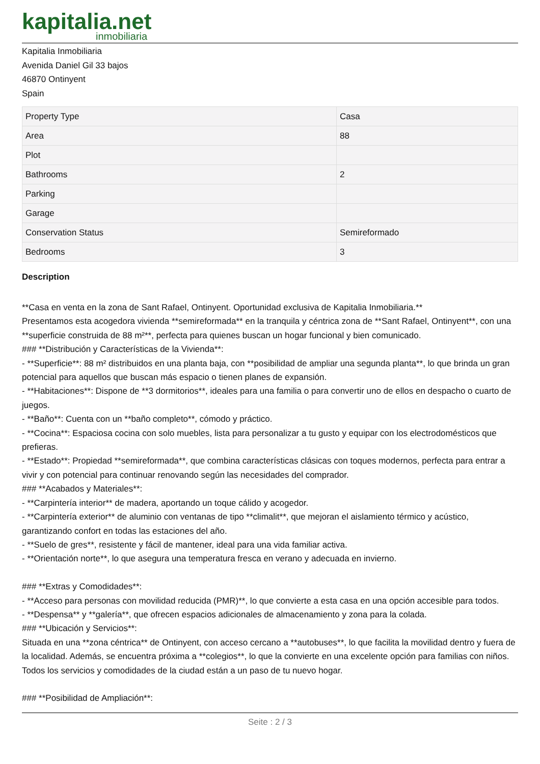kapitalia.net
inmobiliaria
Kapitalia Inmobiliaria
Avenida Daniel Gil 33 bajos
46870 Ontinyent
Spain
| Property Type | Casa |
| Area | 88 |
| Plot | |
| Bathrooms | 2 |
| Parking | |
| Garage | |
| Conservation Status | Semireformado |
| Bedrooms | 3 |
Description
**Casa en venta en la zona de Sant Rafael, Ontinyent. Oportunidad exclusiva de Kapitalia Inmobiliaria.**
Presentamos esta acogedora vivienda **semireformada** en la tranquila y céntrica zona de **Sant Rafael, Ontinyent**, con una **superficie construida de 88 m²**, perfecta para quienes buscan un hogar funcional y bien comunicado.
### **Distribución y Características de la Vivienda**:
- **Superficie**: 88 m² distribuidos en una planta baja, con **posibilidad de ampliar una segunda planta**, lo que brinda un gran potencial para aquellos que buscan más espacio o tienen planes de expansión.
- **Habitaciones**: Dispone de **3 dormitorios**, ideales para una familia o para convertir uno de ellos en despacho o cuarto de juegos.
- **Baño**: Cuenta con un **baño completo**, cómodo y práctico.
- **Cocina**: Espaciosa cocina con solo muebles, lista para personalizar a tu gusto y equipar con los electrodomésticos que prefieras.
- **Estado**: Propiedad **semireformada**, que combina características clásicas con toques modernos, perfecta para entrar a vivir y con potencial para continuar renovando según las necesidades del comprador.
### **Acabados y Materiales**:
- **Carpintería interior** de madera, aportando un toque cálido y acogedor.
- **Carpintería exterior** de aluminio con ventanas de tipo **climalit**, que mejoran el aislamiento térmico y acústico, garantizando confort en todas las estaciones del año.
- **Suelo de gres**, resistente y fácil de mantener, ideal para una vida familiar activa.
- **Orientación norte**, lo que asegura una temperatura fresca en verano y adecuada en invierno.
### **Extras y Comodidades**:
- **Acceso para personas con movilidad reducida (PMR)**, lo que convierte a esta casa en una opción accesible para todos.
- **Despensa** y **galería**, que ofrecen espacios adicionales de almacenamiento y zona para la colada.
### **Ubicación y Servicios**:
Situada en una **zona céntrica** de Ontinyent, con acceso cercano a **autobuses**, lo que facilita la movilidad dentro y fuera de la localidad. Además, se encuentra próxima a **colegios**, lo que la convierte en una excelente opción para familias con niños. Todos los servicios y comodidades de la ciudad están a un paso de tu nuevo hogar.
### **Posibilidad de Ampliación**:
Seite : 2 / 3